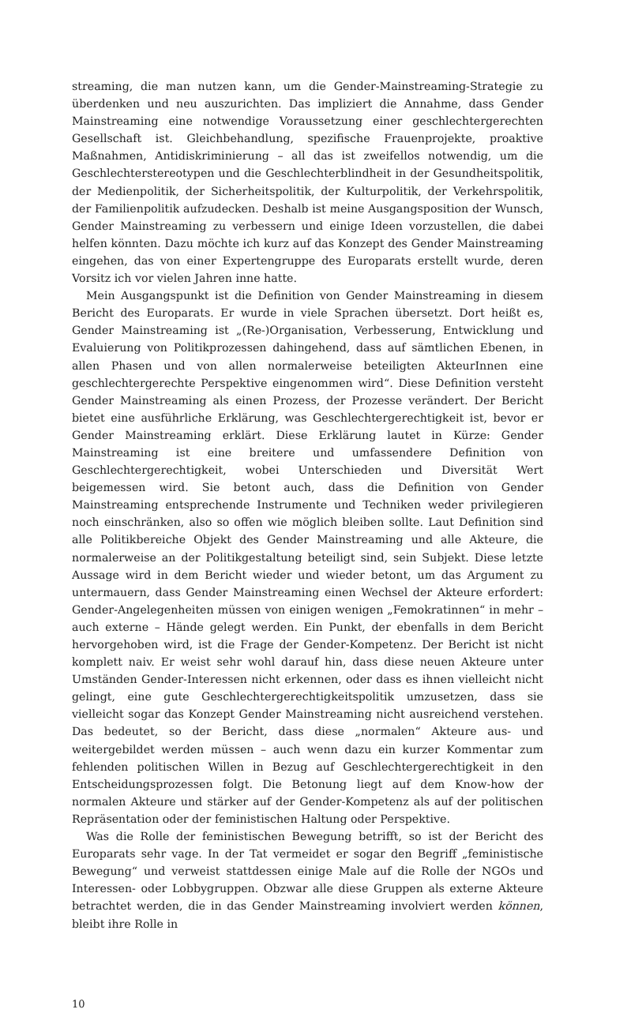streaming, die man nutzen kann, um die Gender-Mainstreaming-Strategie zu überdenken und neu auszurichten. Das impliziert die Annahme, dass Gender Mainstreaming eine notwendige Voraussetzung einer geschlechtergerechten Gesellschaft ist. Gleichbehandlung, spezifische Frauenprojekte, proaktive Maßnahmen, Antidiskriminierung – all das ist zweifellos notwendig, um die Geschlechterstereotypen und die Geschlechterblindheit in der Gesundheitspolitik, der Medienpolitik, der Sicherheitspolitik, der Kulturpolitik, der Verkehrspolitik, der Familienpolitik aufzudecken. Deshalb ist meine Ausgangsposition der Wunsch, Gender Mainstreaming zu verbessern und einige Ideen vorzustellen, die dabei helfen könnten. Dazu möchte ich kurz auf das Konzept des Gender Mainstreaming eingehen, das von einer Expertengruppe des Europarats erstellt wurde, deren Vorsitz ich vor vielen Jahren inne hatte.
Mein Ausgangspunkt ist die Definition von Gender Mainstreaming in diesem Bericht des Europarats. Er wurde in viele Sprachen übersetzt. Dort heißt es, Gender Mainstreaming ist „(Re-)Organisation, Verbesserung, Entwicklung und Evaluierung von Politikprozessen dahingehend, dass auf sämtlichen Ebenen, in allen Phasen und von allen normalerweise beteiligten AkteurInnen eine geschlechtergerechte Perspektive eingenommen wird“. Diese Definition versteht Gender Mainstreaming als einen Prozess, der Prozesse verändert. Der Bericht bietet eine ausführliche Erklärung, was Geschlechtergerechtigkeit ist, bevor er Gender Mainstreaming erklärt. Diese Erklärung lautet in Kürze: Gender Mainstreaming ist eine breitere und umfassendere Definition von Geschlechtergerechtigkeit, wobei Unterschieden und Diversität Wert beigemessen wird. Sie betont auch, dass die Definition von Gender Mainstreaming entsprechende Instrumente und Techniken weder privilegieren noch einschränken, also so offen wie möglich bleiben sollte. Laut Definition sind alle Politikbereiche Objekt des Gender Mainstreaming und alle Akteure, die normalerweise an der Politikgestaltung beteiligt sind, sein Subjekt. Diese letzte Aussage wird in dem Bericht wieder und wieder betont, um das Argument zu untermauern, dass Gender Mainstreaming einen Wechsel der Akteure erfordert: Gender-Angelegenheiten müssen von einigen wenigen „Femokratinnen“ in mehr – auch externe – Hände gelegt werden. Ein Punkt, der ebenfalls in dem Bericht hervorgehoben wird, ist die Frage der Gender-Kompetenz. Der Bericht ist nicht komplett naiv. Er weist sehr wohl darauf hin, dass diese neuen Akteure unter Umständen Gender-Interessen nicht erkennen, oder dass es ihnen vielleicht nicht gelingt, eine gute Geschlechtergerechtigkeitspolitik umzusetzen, dass sie vielleicht sogar das Konzept Gender Mainstreaming nicht ausreichend verstehen. Das bedeutet, so der Bericht, dass diese „normalen“ Akteure aus- und weitergebildet werden müssen – auch wenn dazu ein kurzer Kommentar zum fehlenden politischen Willen in Bezug auf Geschlechtergerechtigkeit in den Entscheidungsprozessen folgt. Die Betonung liegt auf dem Know-how der normalen Akteure und stärker auf der Gender-Kompetenz als auf der politischen Repräsentation oder der feministischen Haltung oder Perspektive.
Was die Rolle der feministischen Bewegung betrifft, so ist der Bericht des Europarats sehr vage. In der Tat vermeidet er sogar den Begriff „feministische Bewegung“ und verweist stattdessen einige Male auf die Rolle der NGOs und Interessen- oder Lobbygruppen. Obzwar alle diese Gruppen als externe Akteure betrachtet werden, die in das Gender Mainstreaming involviert werden können, bleibt ihre Rolle in
10